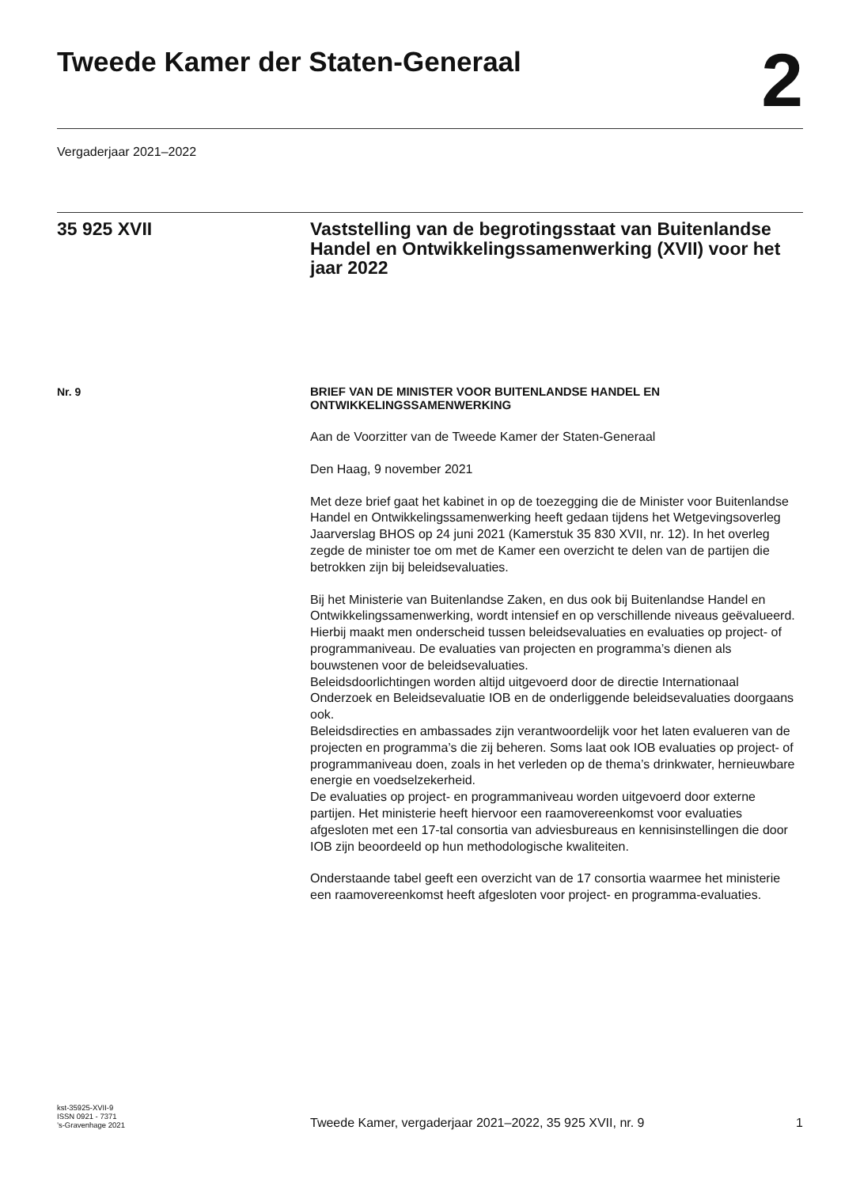Tweede Kamer der Staten-Generaal
2
Vergaderjaar 2021–2022
35 925 XVII Vaststelling van de begrotingsstaat van Buitenlandse Handel en Ontwikkelingssamenwerking (XVII) voor het jaar 2022
Nr. 9
BRIEF VAN DE MINISTER VOOR BUITENLANDSE HANDEL EN ONTWIKKELINGSSAMENWERKING
Aan de Voorzitter van de Tweede Kamer der Staten-Generaal
Den Haag, 9 november 2021
Met deze brief gaat het kabinet in op de toezegging die de Minister voor Buitenlandse Handel en Ontwikkelingssamenwerking heeft gedaan tijdens het Wetgevingsoverleg Jaarverslag BHOS op 24 juni 2021 (Kamerstuk 35 830 XVII, nr. 12). In het overleg zegde de minister toe om met de Kamer een overzicht te delen van de partijen die betrokken zijn bij beleidsevaluaties.
Bij het Ministerie van Buitenlandse Zaken, en dus ook bij Buitenlandse Handel en Ontwikkelingssamenwerking, wordt intensief en op verschillende niveaus geëvalueerd. Hierbij maakt men onderscheid tussen beleidsevaluaties en evaluaties op project- of programmaniveau. De evaluaties van projecten en programma’s dienen als bouwstenen voor de beleidsevaluaties.
Beleidsdoorlichtingen worden altijd uitgevoerd door de directie Internationaal Onderzoek en Beleidsevaluatie IOB en de onderliggende beleidsevaluaties doorgaans ook.
Beleidsdirecties en ambassades zijn verantwoordelijk voor het laten evalueren van de projecten en programma’s die zij beheren. Soms laat ook IOB evaluaties op project- of programmaniveau doen, zoals in het verleden op de thema’s drinkwater, hernieuwbare energie en voedselzekerheid.
De evaluaties op project- en programmaniveau worden uitgevoerd door externe partijen. Het ministerie heeft hiervoor een raamovereenkomst voor evaluaties afgesloten met een 17-tal consortia van adviesbureaus en kennisinstellingen die door IOB zijn beoordeeld op hun methodologische kwaliteiten.
Onderstaande tabel geeft een overzicht van de 17 consortia waarmee het ministerie een raamovereenkomst heeft afgesloten voor project- en programma-evaluaties.
kst-35925-XVII-9
ISSN 0921 - 7371
’s-Gravenhage 2021
Tweede Kamer, vergaderjaar 2021–2022, 35 925 XVII, nr. 9 1